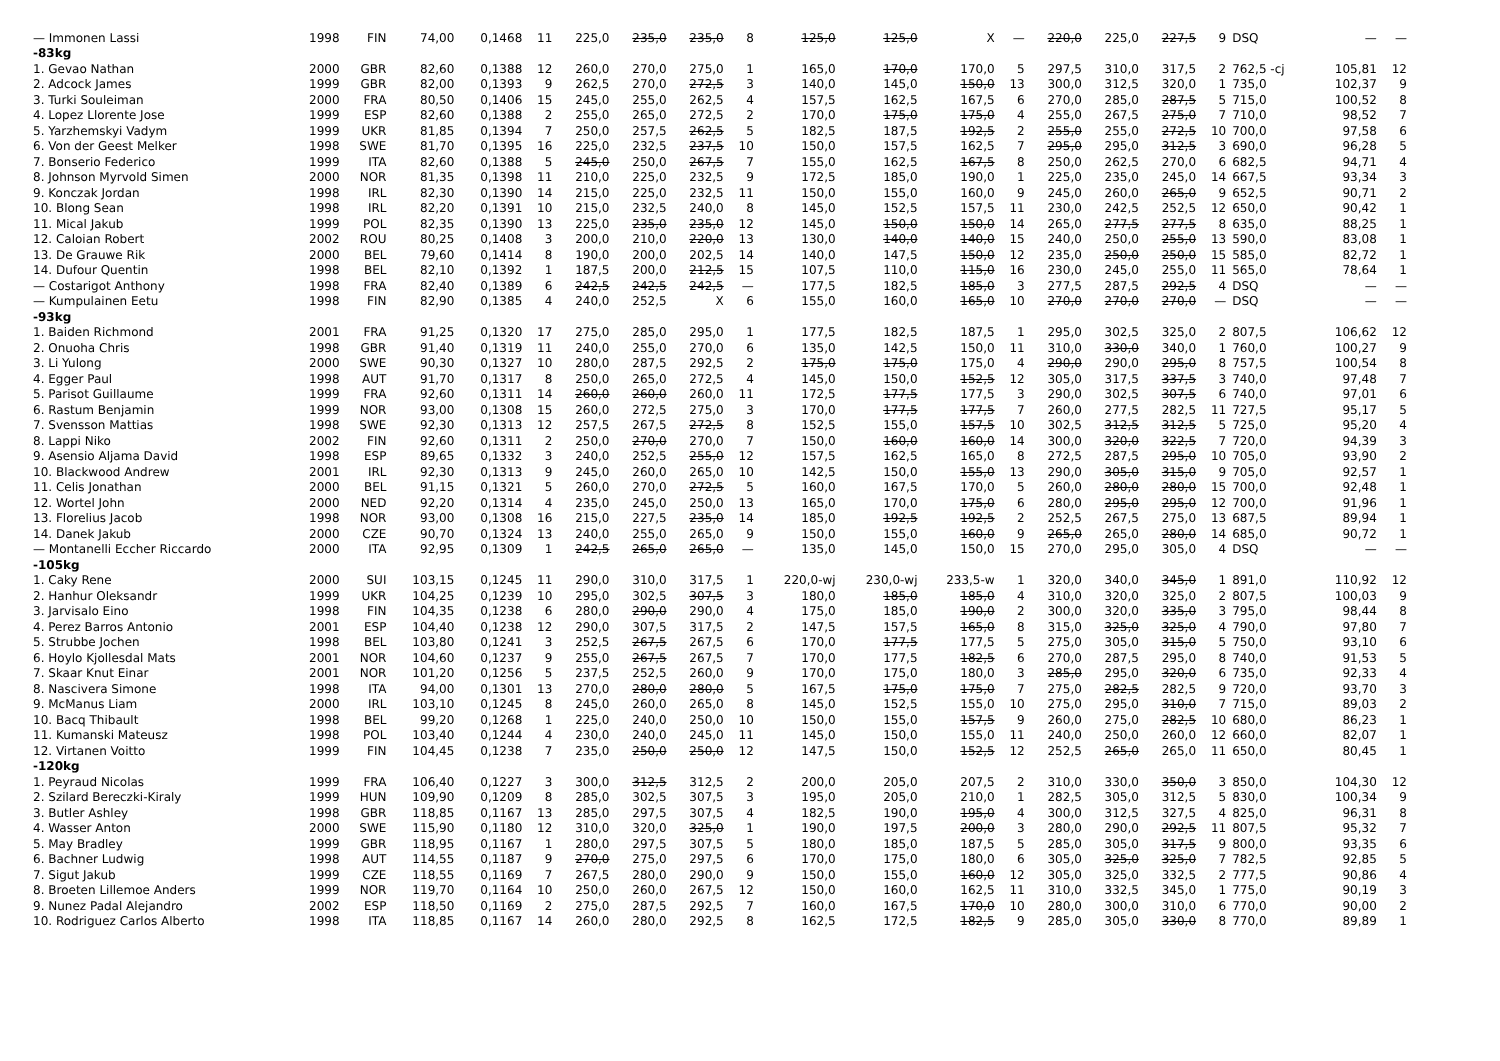| — Immonen Lassi | 1998 | FIN | 74,00 | 0,1468 | 11 | 225,0 | 235,0 | 235,0 | 8 | 125,0 | 125,0 | X | — | 220,0 | 225,0 | 227,5 | 9 | DSQ | — | — |
| -83kg | | | | | | | | | | | | | | | | | | | | |
| 1. Gevao Nathan | 2000 | GBR | 82,60 | 0,1388 | 12 | 260,0 | 270,0 | 275,0 | 1 | 165,0 | 170,0 | 170,0 | 5 | 297,5 | 310,0 | 317,5 | 2 | 762,5 -cj | 105,81 | 12 |
| 2. Adcock James | 1999 | GBR | 82,00 | 0,1393 | 9 | 262,5 | 270,0 | 272,5 | 3 | 140,0 | 145,0 | 150,0 | 13 | 300,0 | 312,5 | 320,0 | 1 | 735,0 | 102,37 | 9 |
| 3. Turki Souleiman | 2000 | FRA | 80,50 | 0,1406 | 15 | 245,0 | 255,0 | 262,5 | 4 | 157,5 | 162,5 | 167,5 | 6 | 270,0 | 285,0 | 287,5 | 5 | 715,0 | 100,52 | 8 |
| 4. Lopez Llorente Jose | 1999 | ESP | 82,60 | 0,1388 | 2 | 255,0 | 265,0 | 272,5 | 2 | 170,0 | 175,0 | 175,0 | 4 | 255,0 | 267,5 | 275,0 | 7 | 710,0 | 98,52 | 7 |
| 5. Yarzhemskyi Vadym | 1999 | UKR | 81,85 | 0,1394 | 7 | 250,0 | 257,5 | 262,5 | 5 | 182,5 | 187,5 | 192,5 | 2 | 255,0 | 255,0 | 272,5 | 10 | 700,0 | 97,58 | 6 |
| 6. Von der Geest Melker | 1998 | SWE | 81,70 | 0,1395 | 16 | 225,0 | 232,5 | 237,5 | 10 | 150,0 | 157,5 | 162,5 | 7 | 295,0 | 295,0 | 312,5 | 3 | 690,0 | 96,28 | 5 |
| 7. Bonserio Federico | 1999 | ITA | 82,60 | 0,1388 | 5 | 245,0 | 250,0 | 267,5 | 7 | 155,0 | 162,5 | 167,5 | 8 | 250,0 | 262,5 | 270,0 | 6 | 682,5 | 94,71 | 4 |
| 8. Johnson Myrvold Simen | 2000 | NOR | 81,35 | 0,1398 | 11 | 210,0 | 225,0 | 232,5 | 9 | 172,5 | 185,0 | 190,0 | 1 | 225,0 | 235,0 | 245,0 | 14 | 667,5 | 93,34 | 3 |
| 9. Konczak Jordan | 1998 | IRL | 82,30 | 0,1390 | 14 | 215,0 | 225,0 | 232,5 | 11 | 150,0 | 155,0 | 160,0 | 9 | 245,0 | 260,0 | 265,0 | 9 | 652,5 | 90,71 | 2 |
| 10. Blong Sean | 1998 | IRL | 82,20 | 0,1391 | 10 | 215,0 | 232,5 | 240,0 | 8 | 145,0 | 152,5 | 157,5 | 11 | 230,0 | 242,5 | 252,5 | 12 | 650,0 | 90,42 | 1 |
| 11. Mical Jakub | 1999 | POL | 82,35 | 0,1390 | 13 | 225,0 | 235,0 | 235,0 | 12 | 145,0 | 150,0 | 150,0 | 14 | 265,0 | 277,5 | 277,5 | 8 | 635,0 | 88,25 | 1 |
| 12. Caloian Robert | 2002 | ROU | 80,25 | 0,1408 | 3 | 200,0 | 210,0 | 220,0 | 13 | 130,0 | 140,0 | 140,0 | 15 | 240,0 | 250,0 | 255,0 | 13 | 590,0 | 83,08 | 1 |
| 13. De Grauwe Rik | 2000 | BEL | 79,60 | 0,1414 | 8 | 190,0 | 200,0 | 202,5 | 14 | 140,0 | 147,5 | 150,0 | 12 | 235,0 | 250,0 | 250,0 | 15 | 585,0 | 82,72 | 1 |
| 14. Dufour Quentin | 1998 | BEL | 82,10 | 0,1392 | 1 | 187,5 | 200,0 | 212,5 | 15 | 107,5 | 110,0 | 115,0 | 16 | 230,0 | 245,0 | 255,0 | 11 | 565,0 | 78,64 | 1 |
| — Costarigot Anthony | 1998 | FRA | 82,40 | 0,1389 | 6 | 242,5 | 242,5 | 242,5 | — | 177,5 | 182,5 | 185,0 | 3 | 277,5 | 287,5 | 292,5 | 4 | DSQ | — | — |
| — Kumpulainen Eetu | 1998 | FIN | 82,90 | 0,1385 | 4 | 240,0 | 252,5 | X | 6 | 155,0 | 160,0 | 165,0 | 10 | 270,0 | 270,0 | 270,0 | — | DSQ | — | — |
| -93kg | | | | | | | | | | | | | | | | | | | | |
| 1. Baiden Richmond | 2001 | FRA | 91,25 | 0,1320 | 17 | 275,0 | 285,0 | 295,0 | 1 | 177,5 | 182,5 | 187,5 | 1 | 295,0 | 302,5 | 325,0 | 2 | 807,5 | 106,62 | 12 |
| 2. Onuoha Chris | 1998 | GBR | 91,40 | 0,1319 | 11 | 240,0 | 255,0 | 270,0 | 6 | 135,0 | 142,5 | 150,0 | 11 | 310,0 | 330,0 | 340,0 | 1 | 760,0 | 100,27 | 9 |
| 3. Li Yulong | 2000 | SWE | 90,30 | 0,1327 | 10 | 280,0 | 287,5 | 292,5 | 2 | 175,0 | 175,0 | 175,0 | 4 | 290,0 | 290,0 | 295,0 | 8 | 757,5 | 100,54 | 8 |
| 4. Egger Paul | 1998 | AUT | 91,70 | 0,1317 | 8 | 250,0 | 265,0 | 272,5 | 4 | 145,0 | 150,0 | 152,5 | 12 | 305,0 | 317,5 | 337,5 | 3 | 740,0 | 97,48 | 7 |
| 5. Parisot Guillaume | 1999 | FRA | 92,60 | 0,1311 | 14 | 260,0 | 260,0 | 260,0 | 11 | 172,5 | 177,5 | 177,5 | 3 | 290,0 | 302,5 | 307,5 | 6 | 740,0 | 97,01 | 6 |
| 6. Rastum Benjamin | 1999 | NOR | 93,00 | 0,1308 | 15 | 260,0 | 272,5 | 275,0 | 3 | 170,0 | 177,5 | 177,5 | 7 | 260,0 | 277,5 | 282,5 | 11 | 727,5 | 95,17 | 5 |
| 7. Svensson Mattias | 1998 | SWE | 92,30 | 0,1313 | 12 | 257,5 | 267,5 | 272,5 | 8 | 152,5 | 155,0 | 157,5 | 10 | 302,5 | 312,5 | 312,5 | 5 | 725,0 | 95,20 | 4 |
| 8. Lappi Niko | 2002 | FIN | 92,60 | 0,1311 | 2 | 250,0 | 270,0 | 270,0 | 7 | 150,0 | 160,0 | 160,0 | 14 | 300,0 | 320,0 | 322,5 | 7 | 720,0 | 94,39 | 3 |
| 9. Asensio Aljama David | 1998 | ESP | 89,65 | 0,1332 | 3 | 240,0 | 252,5 | 255,0 | 12 | 157,5 | 162,5 | 165,0 | 8 | 272,5 | 287,5 | 295,0 | 10 | 705,0 | 93,90 | 2 |
| 10. Blackwood Andrew | 2001 | IRL | 92,30 | 0,1313 | 9 | 245,0 | 260,0 | 265,0 | 10 | 142,5 | 150,0 | 155,0 | 13 | 290,0 | 305,0 | 315,0 | 9 | 705,0 | 92,57 | 1 |
| 11. Celis Jonathan | 2000 | BEL | 91,15 | 0,1321 | 5 | 260,0 | 270,0 | 272,5 | 5 | 160,0 | 167,5 | 170,0 | 5 | 260,0 | 280,0 | 280,0 | 15 | 700,0 | 92,48 | 1 |
| 12. Wortel John | 2000 | NED | 92,20 | 0,1314 | 4 | 235,0 | 245,0 | 250,0 | 13 | 165,0 | 170,0 | 175,0 | 6 | 280,0 | 295,0 | 295,0 | 12 | 700,0 | 91,96 | 1 |
| 13. Florelius Jacob | 1998 | NOR | 93,00 | 0,1308 | 16 | 215,0 | 227,5 | 235,0 | 14 | 185,0 | 192,5 | 192,5 | 2 | 252,5 | 267,5 | 275,0 | 13 | 687,5 | 89,94 | 1 |
| 14. Danek Jakub | 2000 | CZE | 90,70 | 0,1324 | 13 | 240,0 | 255,0 | 265,0 | 9 | 150,0 | 155,0 | 160,0 | 9 | 265,0 | 265,0 | 280,0 | 14 | 685,0 | 90,72 | 1 |
| — Montanelli Eccher Riccardo | 2000 | ITA | 92,95 | 0,1309 | 1 | 242,5 | 265,0 | 265,0 | — | 135,0 | 145,0 | 150,0 | 15 | 270,0 | 295,0 | 305,0 | 4 | DSQ | — | — |
| -105kg | | | | | | | | | | | | | | | | | | | | |
| 1. Caky Rene | 2000 | SUI | 103,15 | 0,1245 | 11 | 290,0 | 310,0 | 317,5 | 1 | 220,0-wj | 230,0-wj | 233,5-w | 1 | 320,0 | 340,0 | 345,0 | 1 | 891,0 | 110,92 | 12 |
| 2. Hanhur Oleksandr | 1999 | UKR | 104,25 | 0,1239 | 10 | 295,0 | 302,5 | 307,5 | 3 | 180,0 | 185,0 | 185,0 | 4 | 310,0 | 320,0 | 325,0 | 2 | 807,5 | 100,03 | 9 |
| 3. Jarvisalo Eino | 1998 | FIN | 104,35 | 0,1238 | 6 | 280,0 | 290,0 | 290,0 | 4 | 175,0 | 185,0 | 190,0 | 2 | 300,0 | 320,0 | 335,0 | 3 | 795,0 | 98,44 | 8 |
| 4. Perez Barros Antonio | 2001 | ESP | 104,40 | 0,1238 | 12 | 290,0 | 307,5 | 317,5 | 2 | 147,5 | 157,5 | 165,0 | 8 | 315,0 | 325,0 | 325,0 | 4 | 790,0 | 97,80 | 7 |
| 5. Strubbe Jochen | 1998 | BEL | 103,80 | 0,1241 | 3 | 252,5 | 267,5 | 267,5 | 6 | 170,0 | 177,5 | 177,5 | 5 | 275,0 | 305,0 | 315,0 | 5 | 750,0 | 93,10 | 6 |
| 6. Hoylo Kjollesdal Mats | 2001 | NOR | 104,60 | 0,1237 | 9 | 255,0 | 267,5 | 267,5 | 7 | 170,0 | 177,5 | 182,5 | 6 | 270,0 | 287,5 | 295,0 | 8 | 740,0 | 91,53 | 5 |
| 7. Skaar Knut Einar | 2001 | NOR | 101,20 | 0,1256 | 5 | 237,5 | 252,5 | 260,0 | 9 | 170,0 | 175,0 | 180,0 | 3 | 285,0 | 295,0 | 320,0 | 6 | 735,0 | 92,33 | 4 |
| 8. Nascivera Simone | 1998 | ITA | 94,00 | 0,1301 | 13 | 270,0 | 280,0 | 280,0 | 5 | 167,5 | 175,0 | 175,0 | 7 | 275,0 | 282,5 | 282,5 | 9 | 720,0 | 93,70 | 3 |
| 9. McManus Liam | 2000 | IRL | 103,10 | 0,1245 | 8 | 245,0 | 260,0 | 265,0 | 8 | 145,0 | 152,5 | 155,0 | 10 | 275,0 | 295,0 | 310,0 | 7 | 715,0 | 89,03 | 2 |
| 10. Bacq Thibault | 1998 | BEL | 99,20 | 0,1268 | 1 | 225,0 | 240,0 | 250,0 | 10 | 150,0 | 155,0 | 157,5 | 9 | 260,0 | 275,0 | 282,5 | 10 | 680,0 | 86,23 | 1 |
| 11. Kumanski Mateusz | 1998 | POL | 103,40 | 0,1244 | 4 | 230,0 | 240,0 | 245,0 | 11 | 145,0 | 150,0 | 155,0 | 11 | 240,0 | 250,0 | 260,0 | 12 | 660,0 | 82,07 | 1 |
| 12. Virtanen Voitto | 1999 | FIN | 104,45 | 0,1238 | 7 | 235,0 | 250,0 | 250,0 | 12 | 147,5 | 150,0 | 152,5 | 12 | 252,5 | 265,0 | 265,0 | 11 | 650,0 | 80,45 | 1 |
| -120kg | | | | | | | | | | | | | | | | | | | | |
| 1. Peyraud Nicolas | 1999 | FRA | 106,40 | 0,1227 | 3 | 300,0 | 312,5 | 312,5 | 2 | 200,0 | 205,0 | 207,5 | 2 | 310,0 | 330,0 | 350,0 | 3 | 850,0 | 104,30 | 12 |
| 2. Szilard Bereczki-Kiraly | 1999 | HUN | 109,90 | 0,1209 | 8 | 285,0 | 302,5 | 307,5 | 3 | 195,0 | 205,0 | 210,0 | 1 | 282,5 | 305,0 | 312,5 | 5 | 830,0 | 100,34 | 9 |
| 3. Butler Ashley | 1998 | GBR | 118,85 | 0,1167 | 13 | 285,0 | 297,5 | 307,5 | 4 | 182,5 | 190,0 | 195,0 | 4 | 300,0 | 312,5 | 327,5 | 4 | 825,0 | 96,31 | 8 |
| 4. Wasser Anton | 2000 | SWE | 115,90 | 0,1180 | 12 | 310,0 | 320,0 | 325,0 | 1 | 190,0 | 197,5 | 200,0 | 3 | 280,0 | 290,0 | 292,5 | 11 | 807,5 | 95,32 | 7 |
| 5. May Bradley | 1999 | GBR | 118,95 | 0,1167 | 1 | 280,0 | 297,5 | 307,5 | 5 | 180,0 | 185,0 | 187,5 | 5 | 285,0 | 305,0 | 317,5 | 9 | 800,0 | 93,35 | 6 |
| 6. Bachner Ludwig | 1998 | AUT | 114,55 | 0,1187 | 9 | 270,0 | 275,0 | 297,5 | 6 | 170,0 | 175,0 | 180,0 | 6 | 305,0 | 325,0 | 325,0 | 7 | 782,5 | 92,85 | 5 |
| 7. Sigut Jakub | 1999 | CZE | 118,55 | 0,1169 | 7 | 267,5 | 280,0 | 290,0 | 9 | 150,0 | 155,0 | 160,0 | 12 | 305,0 | 325,0 | 332,5 | 2 | 777,5 | 90,86 | 4 |
| 8. Broeten Lillemoe Anders | 1999 | NOR | 119,70 | 0,1164 | 10 | 250,0 | 260,0 | 267,5 | 12 | 150,0 | 160,0 | 162,5 | 11 | 310,0 | 332,5 | 345,0 | 1 | 775,0 | 90,19 | 3 |
| 9. Nunez Padal Alejandro | 2002 | ESP | 118,50 | 0,1169 | 2 | 275,0 | 287,5 | 292,5 | 7 | 160,0 | 167,5 | 170,0 | 10 | 280,0 | 300,0 | 310,0 | 6 | 770,0 | 90,00 | 2 |
| 10. Rodriguez Carlos Alberto | 1998 | ITA | 118,85 | 0,1167 | 14 | 260,0 | 280,0 | 292,5 | 8 | 162,5 | 172,5 | 182,5 | 9 | 285,0 | 305,0 | 330,0 | 8 | 770,0 | 89,89 | 1 |